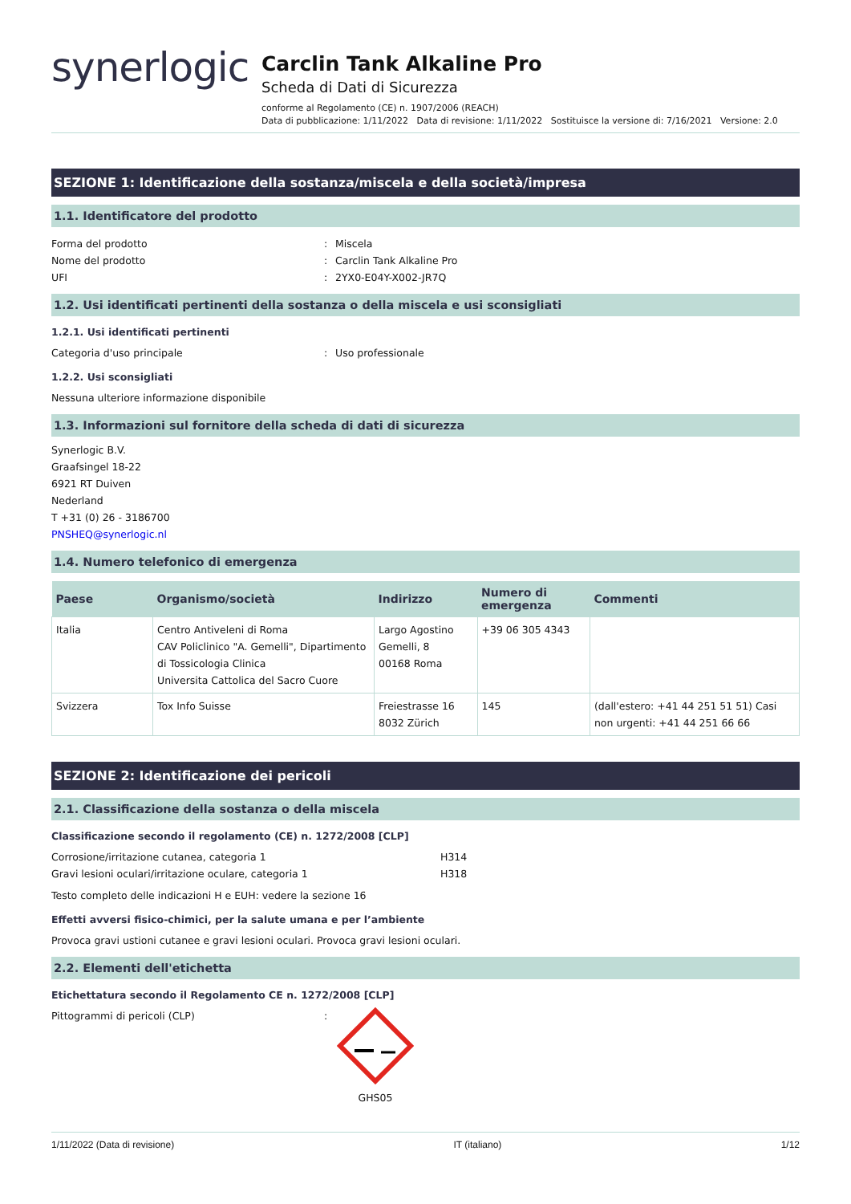synerlogic
Carclin Tank Alkaline Pro
Scheda di Dati di Sicurezza
conforme al Regolamento (CE) n. 1907/2006 (REACH)
Data di pubblicazione: 1/11/2022 Data di revisione: 1/11/2022 Sostituisce la versione di: 7/16/2021 Versione: 2.0
SEZIONE 1: Identificazione della sostanza/miscela e della società/impresa
1.1. Identificatore del prodotto
Forma del prodotto: Miscela
Nome del prodotto: Carclin Tank Alkaline Pro
UFI: 2YX0-E04Y-X002-JR7Q
1.2. Usi identificati pertinenti della sostanza o della miscela e usi sconsigliati
1.2.1. Usi identificati pertinenti
Categoria d'uso principale: Uso professionale
1.2.2. Usi sconsigliati
Nessuna ulteriore informazione disponibile
1.3. Informazioni sul fornitore della scheda di dati di sicurezza
Synerlogic B.V.
Graafsingel 18-22
6921 RT Duiven
Nederland
T +31 (0) 26 - 3186700
PNSHEQ@synerlogic.nl
1.4. Numero telefonico di emergenza
| Paese | Organismo/società | Indirizzo | Numero di emergenza | Commenti |
| --- | --- | --- | --- | --- |
| Italia | Centro Antiveleni di Roma CAV Policlinico "A. Gemelli", Dipartimento di Tossicologia Clinica Universita Cattolica del Sacro Cuore | Largo Agostino Gemelli, 8 00168 Roma | +39 06 305 4343 | |
| Svizzera | Tox Info Suisse | Freiestrasse 16 8032 Zürich | 145 | (dall'estero: +41 44 251 51 51) Casi non urgenti: +41 44 251 66 66 |
SEZIONE 2: Identificazione dei pericoli
2.1. Classificazione della sostanza o della miscela
Classificazione secondo il regolamento (CE) n. 1272/2008 [CLP]
Corrosione/irritazione cutanea, categoria 1 H314
Gravi lesioni oculari/irritazione oculare, categoria 1 H318
Testo completo delle indicazioni H e EUH: vedere la sezione 16
Effetti avversi fisico-chimici, per la salute umana e per l’ambiente
Provoca gravi ustioni cutanee e gravi lesioni oculari. Provoca gravi lesioni oculari.
2.2. Elementi dell'etichetta
Etichettatura secondo il Regolamento CE n. 1272/2008 [CLP]
Pittogrammi di pericoli (CLP):
GHS05
1/11/2022 (Data di revisione) IT (italiano) 1/12